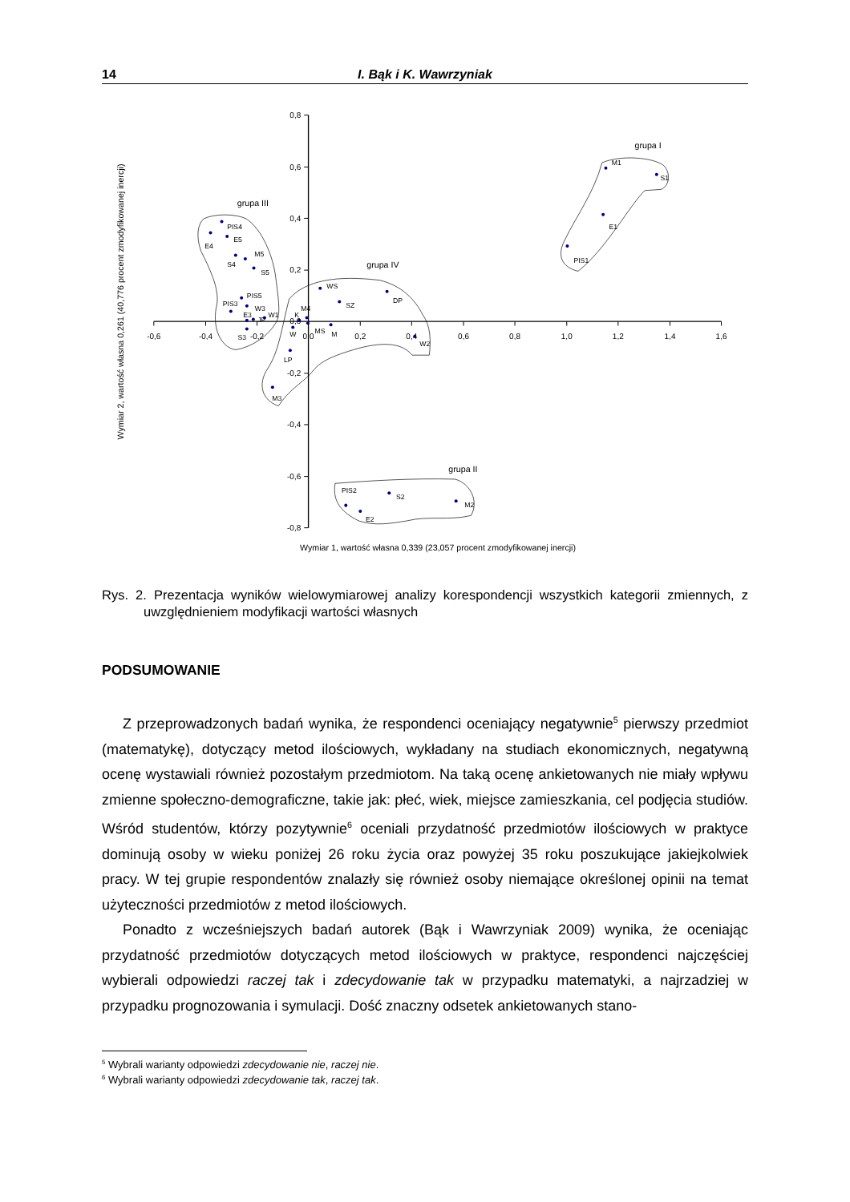14 I. Bąk i K. Wawrzyniak
-0,6
-0,4
-0,2
0,0
0,2
0,4
0,6
0,8
1,0
1,2
1,4
1,6
0,8
0,6
0,4
0,2
0,0
-0,2
-0,4
-0,6
-0,8
M1
S1
E1
PIS1
PIS2
S2
M2
E2
PIS4
E4
E5
S4
M5
S5
PIS5
PIS3
W3
W1
E3
JP
S3
WS
SZ
DP
M4
K
W
MS
M
W2
LP
M3
grupa I
grupa II
grupa III
grupa IV
Wymiar 1, wartość własna 0,339 (23,057 procent zmodyfikowanej inercji)
Wymiar 2, wartość własna 0,261 (40,776 procent zmodyfikowanej inercji)
Rys. 2. Prezentacja wyników wielowymiarowej analizy korespondencji wszystkich kategorii zmiennych, z uwzględnieniem modyfikacji wartości własnych
PODSUMOWANIE
Z przeprowadzonych badań wynika, że respondenci oceniający negatywnie<sup>5</sup> pierwszy przedmiot (matematykę), dotyczący metod ilościowych, wykładany na studiach ekonomicznych, negatywną ocenę wystawiali również pozostałym przedmiotom. Na taką ocenę ankietowanych nie miały wpływu zmienne społeczno-demograficzne, takie jak: płeć, wiek, miejsce zamieszkania, cel podjęcia studiów. Wśród studentów, którzy pozytywnie<sup>6</sup> oceniali przydatność przedmiotów ilościowych w praktyce dominują osoby w wieku poniżej 26 roku życia oraz powyżej 35 roku poszukujące jakiejkolwiek pracy. W tej grupie respondentów znalazły się również osoby niemające określonej opinii na temat użyteczności przedmiotów z metod ilościowych.
Ponadto z wcześniejszych badań autorek (Bąk i Wawrzyniak 2009) wynika, że oceniając przydatność przedmiotów dotyczących metod ilościowych w praktyce, respondenci najczęściej wybierali odpowiedzi raczej tak i zdecydowanie tak w przypadku matematyki, a najrzadziej w przypadku prognozowania i symulacji. Dość znaczny odsetek ankietowanych stano-
<sup>5</sup> Wybrali warianty odpowiedzi zdecydowanie nie, raczej nie.
<sup>6</sup> Wybrali warianty odpowiedzi zdecydowanie tak, raczej tak.